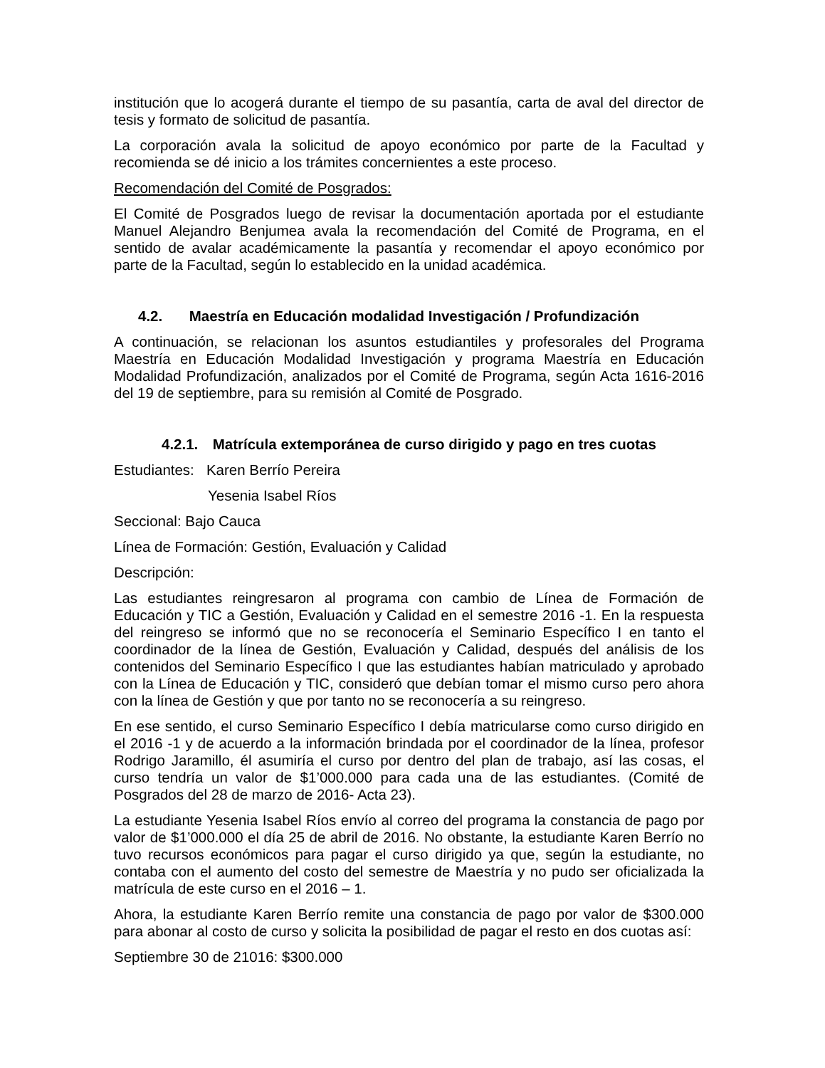institución que lo acogerá durante el tiempo de su pasantía, carta de aval del director de tesis y formato de solicitud de pasantía.
La corporación avala la solicitud de apoyo económico por parte de la Facultad y recomienda se dé inicio a los trámites concernientes a este proceso.
Recomendación del Comité de Posgrados:
El Comité de Posgrados luego de revisar la documentación aportada por el estudiante Manuel Alejandro Benjumea avala la recomendación del Comité de Programa, en el sentido de avalar académicamente la pasantía y recomendar el apoyo económico por parte de la Facultad, según lo establecido en la unidad académica.
4.2. Maestría en Educación modalidad Investigación / Profundización
A continuación, se relacionan los asuntos estudiantiles y profesorales del Programa Maestría en Educación Modalidad Investigación y programa Maestría en Educación Modalidad Profundización, analizados por el Comité de Programa, según Acta 1616-2016 del 19 de septiembre, para su remisión al Comité de Posgrado.
4.2.1. Matrícula extemporánea de curso dirigido y pago en tres cuotas
Estudiantes: Karen Berrío Pereira
Yesenia Isabel Ríos
Seccional: Bajo Cauca
Línea de Formación: Gestión, Evaluación y Calidad
Descripción:
Las estudiantes reingresaron al programa con cambio de Línea de Formación de Educación y TIC a Gestión, Evaluación y Calidad en el semestre 2016 -1. En la respuesta del reingreso se informó que no se reconocería el Seminario Específico I en tanto el coordinador de la línea de Gestión, Evaluación y Calidad, después del análisis de los contenidos del Seminario Específico I que las estudiantes habían matriculado y aprobado con la Línea de Educación y TIC, consideró que debían tomar el mismo curso pero ahora con la línea de Gestión y que por tanto no se reconocería a su reingreso.
En ese sentido, el curso Seminario Específico I debía matricularse como curso dirigido en el 2016 -1 y de acuerdo a la información brindada por el coordinador de la línea, profesor Rodrigo Jaramillo, él asumiría el curso por dentro del plan de trabajo, así las cosas, el curso tendría un valor de $1’000.000 para cada una de las estudiantes. (Comité de Posgrados del 28 de marzo de 2016- Acta 23).
La estudiante Yesenia Isabel Ríos envío al correo del programa la constancia de pago por valor de $1’000.000 el día 25 de abril de 2016. No obstante, la estudiante Karen Berrío no tuvo recursos económicos para pagar el curso dirigido ya que, según la estudiante, no contaba con el aumento del costo del semestre de Maestría y no pudo ser oficializada la matrícula de este curso en el 2016 – 1.
Ahora, la estudiante Karen Berrío remite una constancia de pago por valor de $300.000 para abonar al costo de curso y solicita la posibilidad de pagar el resto en dos cuotas así:
Septiembre 30 de 21016: $300.000